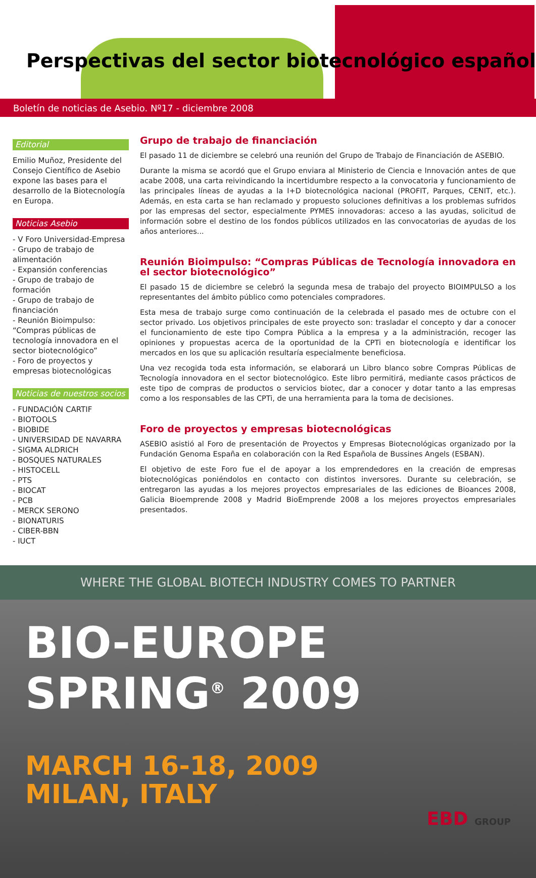Perspectivas del sector biotecnológico español
Boletín de noticias de Asebio. Nº17 - diciembre 2008
Editorial
Emilio Muñoz, Presidente del Consejo Científico de Asebio expone las bases para el desarrollo de la Biotecnología en Europa.
Noticias Asebio
- V Foro Universidad-Empresa
- Grupo de trabajo de alimentación
- Expansión conferencias
- Grupo de trabajo de formación
- Grupo de trabajo de financiación
- Reunión Bioimpulso: “Compras públicas de tecnología innovadora en el sector biotecnológico”
- Foro de proyectos y empresas biotecnológicas
Noticias de nuestros socios
- FUNDACIÓN CARTIF
- BIOTOOLS
- BIOBIDE
- UNIVERSIDAD DE NAVARRA
- SIGMA ALDRICH
- BOSQUES NATURALES
- HISTOCELL
- PTS
- BIOCAT
- PCB
- MERCK SERONO
- BIONATURIS
- CIBER-BBN
- IUCT
Grupo de trabajo de financiación
El pasado 11 de diciembre se celebró una reunión del Grupo de Trabajo de Financiación de ASEBIO.
Durante la misma se acordó que el Grupo enviara al Ministerio de Ciencia e Innovación antes de que acabe 2008, una carta reivindicando la incertidumbre respecto a la convocatoria y funcionamiento de las principales líneas de ayudas a la I+D biotecnológica nacional (PROFIT, Parques, CENIT, etc.). Además, en esta carta se han reclamado y propuesto soluciones definitivas a los problemas sufridos por las empresas del sector, especialmente PYMES innovadoras: acceso a las ayudas, solicitud de información sobre el destino de los fondos públicos utilizados en las convocatorias de ayudas de los años anteriores...
Reunión Bioimpulso: “Compras Públicas de Tecnología innovadora en el sector biotecnológico”
El pasado 15 de diciembre se celebró la segunda mesa de trabajo del proyecto BIOIMPULSO a los representantes del ámbito público como potenciales compradores.
Esta mesa de trabajo surge como continuación de la celebrada el pasado mes de octubre con el sector privado. Los objetivos principales de este proyecto son: trasladar el concepto y dar a conocer el funcionamiento de este tipo Compra Pública a la empresa y a la administración, recoger las opiniones y propuestas acerca de la oportunidad de la CPTi en biotecnología e identificar los mercados en los que su aplicación resultaría especialmente beneficiosa.
Una vez recogida toda esta información, se elaborará un Libro blanco sobre Compras Públicas de Tecnología innovadora en el sector biotecnológico. Este libro permitirá, mediante casos prácticos de este tipo de compras de productos o servicios biotec, dar a conocer y dotar tanto a las empresas como a los responsables de las CPTi, de una herramienta para la toma de decisiones.
Foro de proyectos y empresas biotecnológicas
ASEBIO asistió al Foro de presentación de Proyectos y Empresas Biotecnológicas organizado por la Fundación Genoma España en colaboración con la Red Española de Bussines Angels (ESBAN).
El objetivo de este Foro fue el de apoyar a los emprendedores en la creación de empresas biotecnológicas poniéndolos en contacto con distintos inversores. Durante su celebración, se entregaron las ayudas a los mejores proyectos empresariales de las ediciones de Bioances 2008, Galicia Bioemprende 2008 y Madrid BioEmprende 2008 a los mejores proyectos empresariales presentados.
WHERE THE GLOBAL BIOTECH INDUSTRY COMES TO PARTNER
BIO-EUROPE
SPRING<sup>®</sup> 2009
MARCH 16-18, 2009
MILAN, ITALY
EBD GROUP